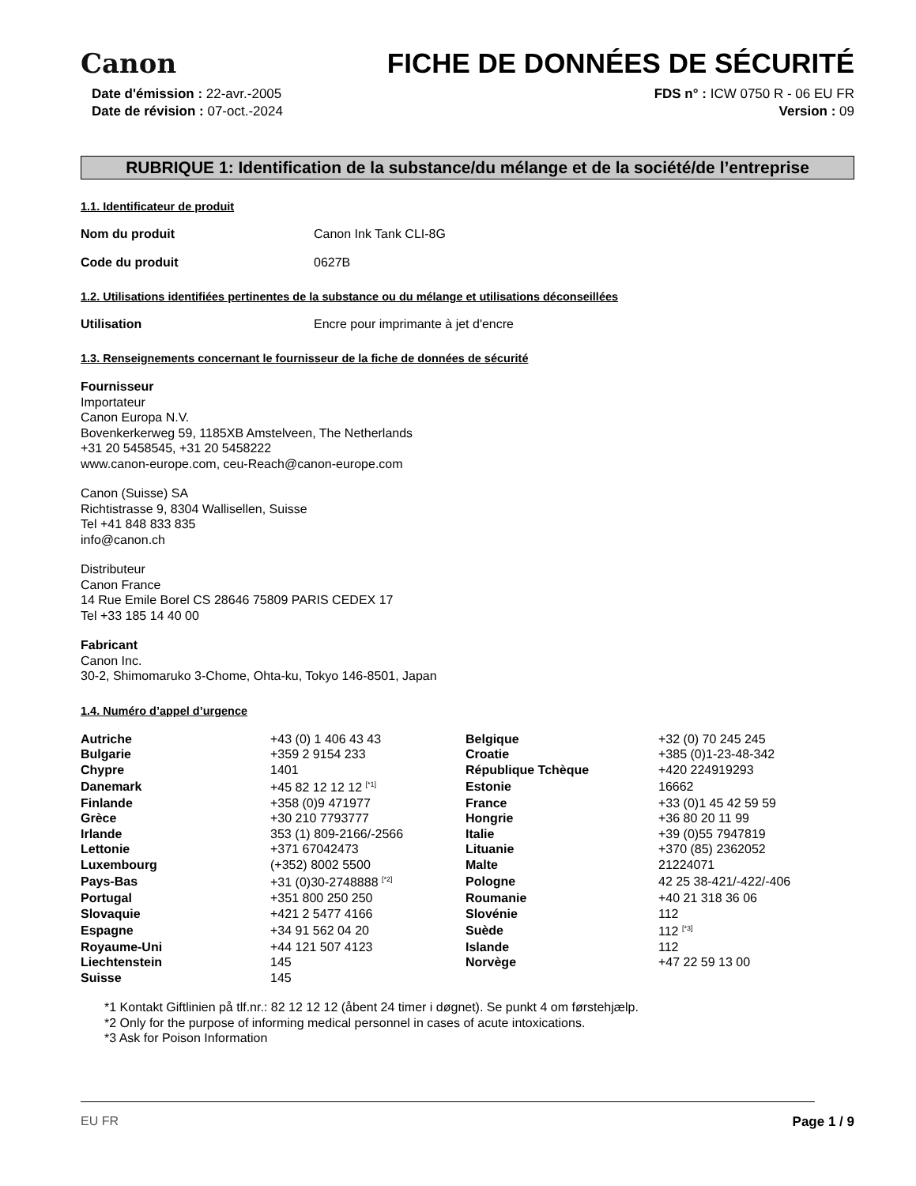Canon FICHE DE DONNÉES DE SÉCURITÉ
Date d'émission : 22-avr.-2005
Date de révision : 07-oct.-2024
FDS n° : ICW 0750 R - 06 EU FR
Version : 09
RUBRIQUE 1: Identification de la substance/du mélange et de la société/de l’entreprise
1.1. Identificateur de produit
Nom du produit Canon Ink Tank CLI-8G
Code du produit 0627B
1.2. Utilisations identifiées pertinentes de la substance ou du mélange et utilisations déconseillées
Utilisation Encre pour imprimante à jet d'encre
1.3. Renseignements concernant le fournisseur de la fiche de données de sécurité
Fournisseur
Importateur
Canon Europa N.V.
Bovenkerkerweg 59, 1185XB Amstelveen, The Netherlands
+31 20 5458545, +31 20 5458222
www.canon-europe.com, ceu-Reach@canon-europe.com
Canon (Suisse) SA
Richtistrasse 9, 8304 Wallisellen, Suisse
Tel +41 848 833 835
info@canon.ch
Distributeur
Canon France
14 Rue Emile Borel CS 28646 75809 PARIS CEDEX 17
Tel +33 185 14 40 00
Fabricant
Canon Inc.
30-2, Shimomaruko 3-Chome, Ohta-ku, Tokyo 146-8501, Japan
1.4. Numéro d’appel d’urgence
| Autriche | +43 (0) 1 406 43 43 | Belgique | +32 (0) 70 245 245 |
| Bulgarie | +359 2 9154 233 | Croatie | +385 (0)1-23-48-342 |
| Chypre | 1401 | République Tchèque | +420 224919293 |
| Danemark | +45 82 12 12 12 <sup>[*1]</sup> | Estonie | 16662 |
| Finlande | +358 (0)9 471977 | France | +33 (0)1 45 42 59 59 |
| Grèce | +30 210 7793777 | Hongrie | +36 80 20 11 99 |
| Irlande | 353 (1) 809-2166/-2566 | Italie | +39 (0)55 7947819 |
| Lettonie | +371 67042473 | Lituanie | +370 (85) 2362052 |
| Luxembourg | (+352) 8002 5500 | Malte | 21224071 |
| Pays-Bas | +31 (0)30-2748888 <sup>[*2]</sup> | Pologne | 42 25 38-421/-422/-406 |
| Portugal | +351 800 250 250 | Roumanie | +40 21 318 36 06 |
| Slovaquie | +421 2 5477 4166 | Slovénie | 112 |
| Espagne | +34 91 562 04 20 | Suède | 112 <sup>[*3]</sup> |
| Royaume-Uni | +44 121 507 4123 | Islande | 112 |
| Liechtenstein | 145 | Norvège | +47 22 59 13 00 |
| Suisse | 145 | | |
*1 Kontakt Giftlinien på tlf.nr.: 82 12 12 12 (åbent 24 timer i døgnet). Se punkt 4 om førstehjælp.
*2 Only for the purpose of informing medical personnel in cases of acute intoxications.
*3 Ask for Poison Information
EU FR Page 1 / 9